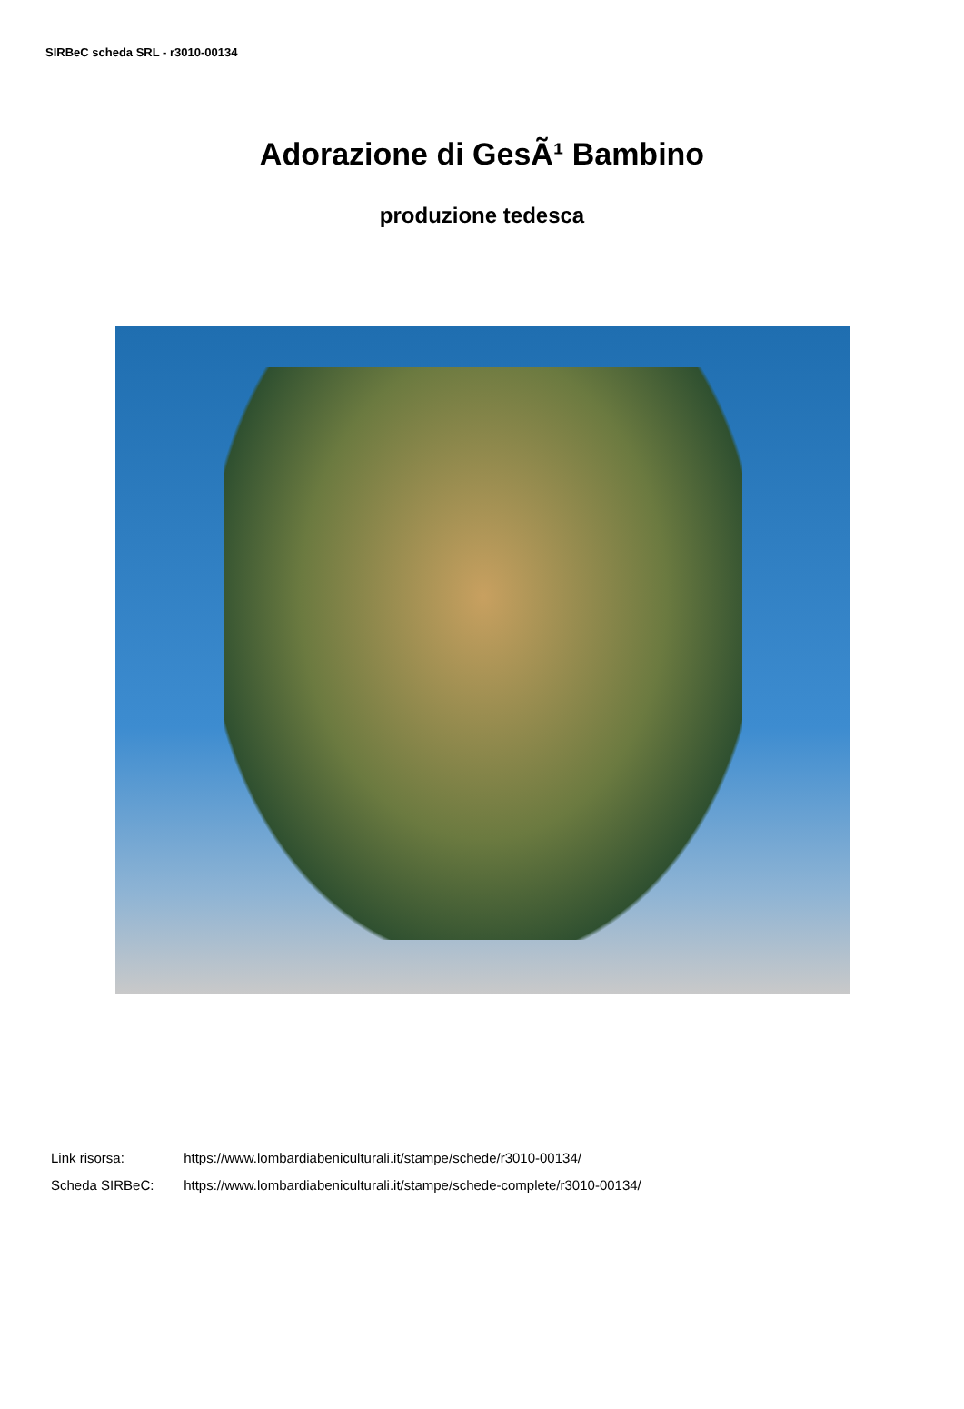SIRBeC scheda SRL - r3010-00134
Adorazione di GesÃ¹ Bambino
produzione tedesca
Link risorsa: https://www.lombardiabeniculturali.it/stampe/schede/r3010-00134/
Scheda SIRBeC: https://www.lombardiabeniculturali.it/stampe/schede-complete/r3010-00134/